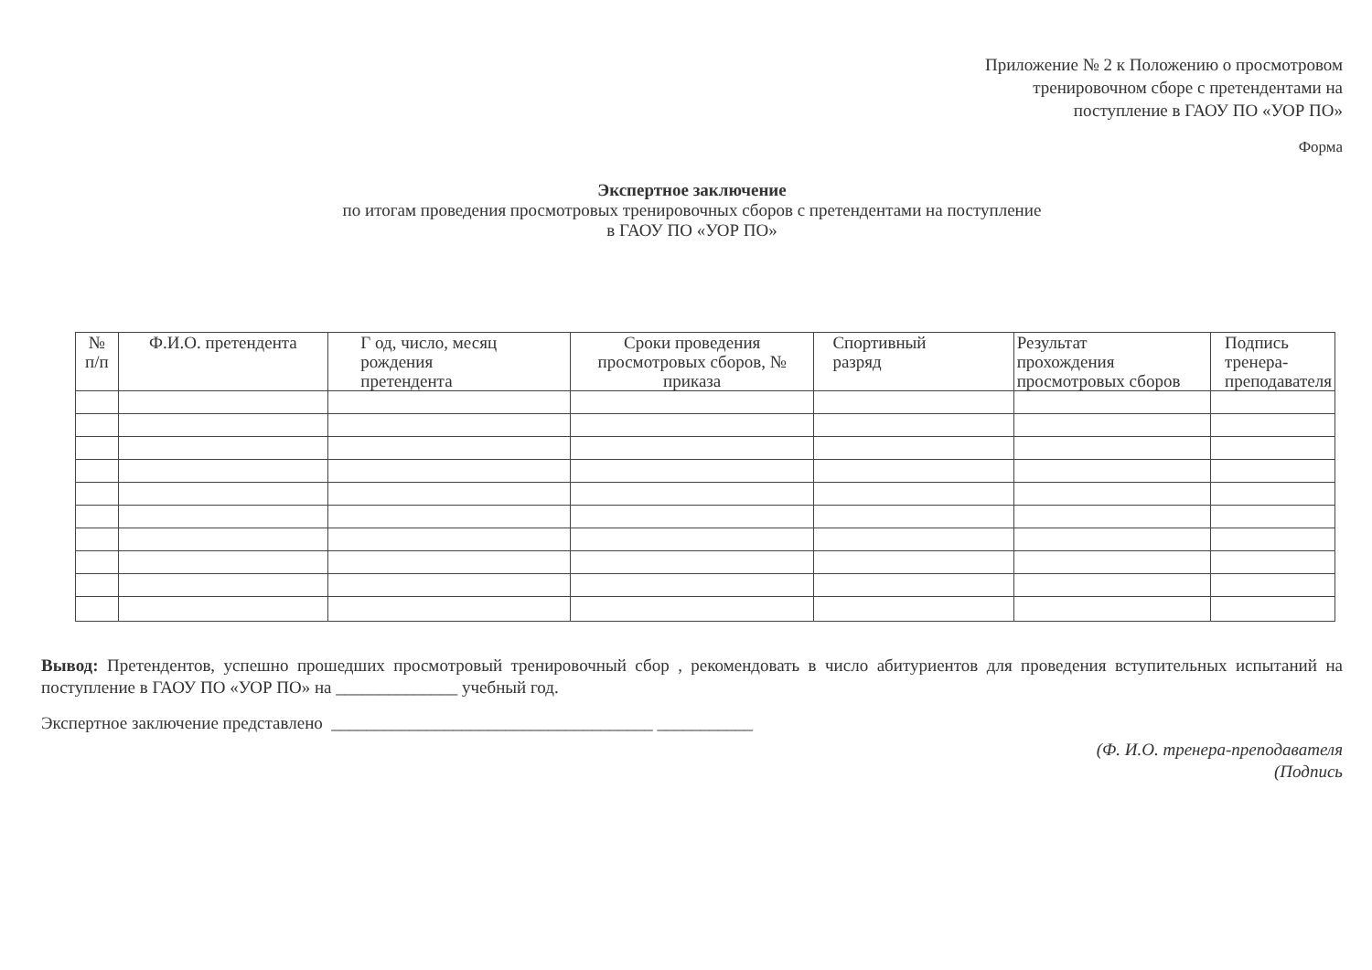Приложение № 2 к Положению о просмотровом
тренировочном сборе с претендентами на
поступление в ГАОУ ПО «УОР ПО»
Форма
Экспертное заключение
по итогам проведения просмотровых тренировочных сборов с претендентами на поступление
в ГАОУ ПО «УОР ПО»
| № п/п | Ф.И.О. претендента | Г од, число, месяц рождения претендента | Сроки проведения просмотровых сборов, № приказа | Спортивный разряд | Результат прохождения просмотровых сборов | Подпись тренера- преподавателя |
| --- | --- | --- | --- | --- | --- | --- |
Вывод: Претендентов, успешно прошедших просмотровый тренировочный сбор , рекомендовать в число абитуриентов для проведения вступительных испытаний на поступление в ГАОУ ПО «УОР ПО» на ______________ учебный год.
Экспертное заключение представлено _____________________________________ ___________
(Ф. И.О. тренера-преподавателя
(Подпись